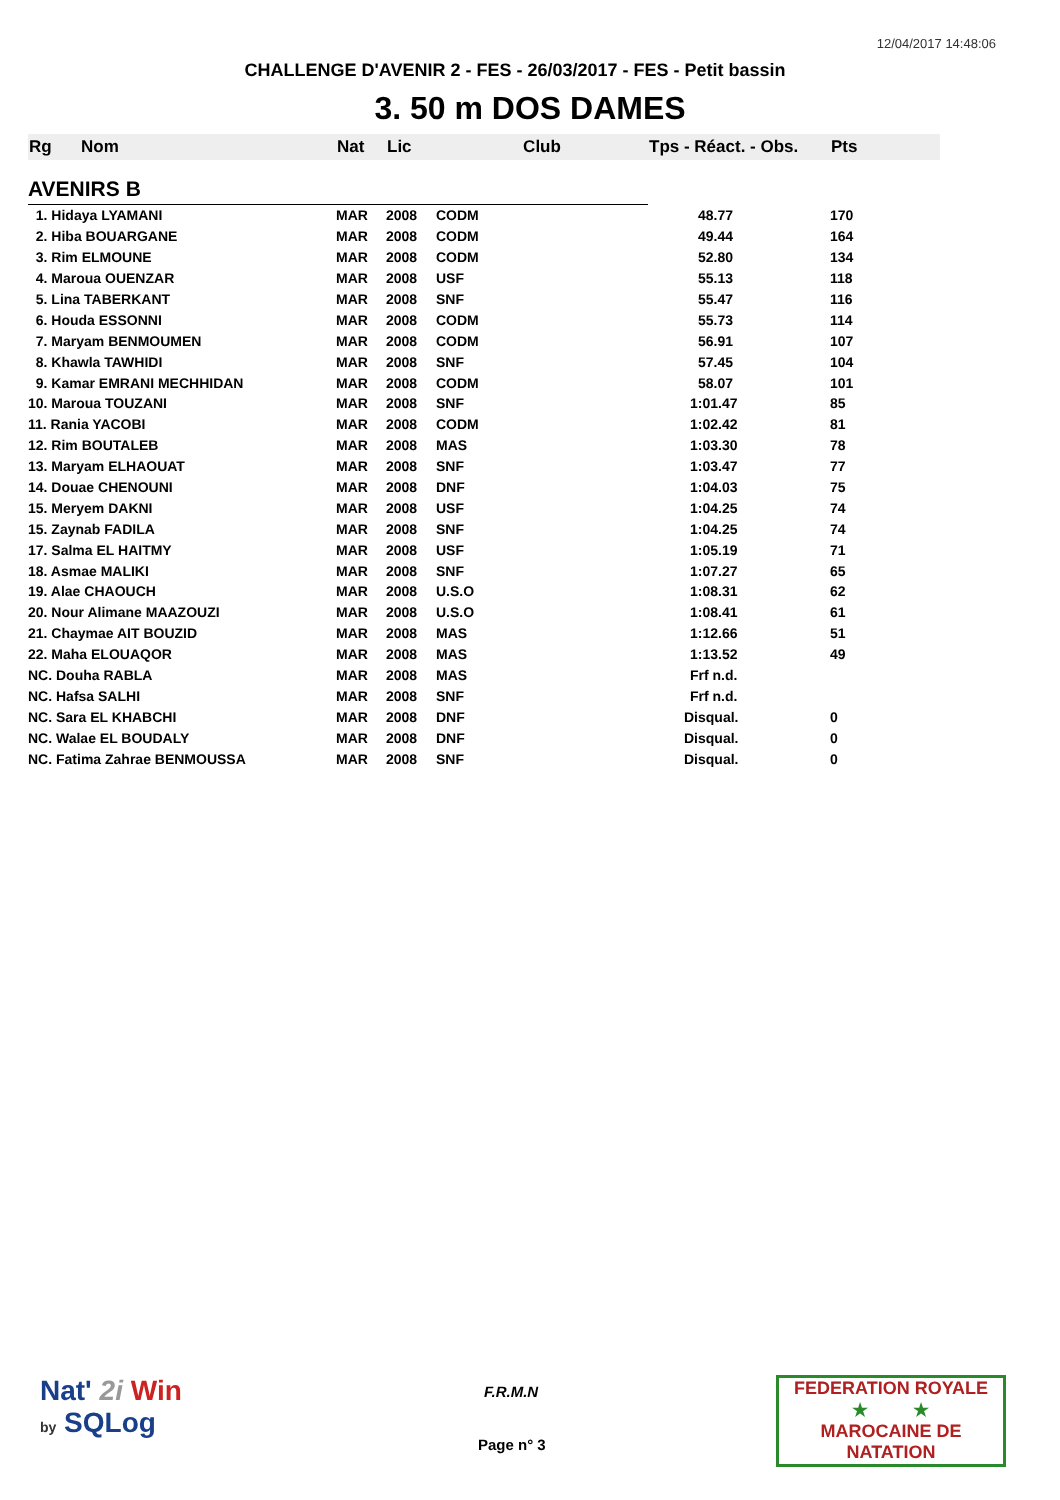12/04/2017 14:48:06
CHALLENGE D'AVENIR 2 - FES - 26/03/2017 - FES - Petit bassin
3. 50 m DOS DAMES
| Rg | Nom | Nat | Lic | Club | Tps - Réact. - Obs. | Pts |
| --- | --- | --- | --- | --- | --- | --- |
| AVENIRS B | | | | | | |
| 1. Hidaya LYAMANI | | MAR | 2008 | CODM | 48.77 | 170 |
| 2. Hiba BOUARGANE | | MAR | 2008 | CODM | 49.44 | 164 |
| 3. Rim ELMOUNE | | MAR | 2008 | CODM | 52.80 | 134 |
| 4. Maroua OUENZAR | | MAR | 2008 | USF | 55.13 | 118 |
| 5. Lina TABERKANT | | MAR | 2008 | SNF | 55.47 | 116 |
| 6. Houda ESSONNI | | MAR | 2008 | CODM | 55.73 | 114 |
| 7. Maryam BENMOUMEN | | MAR | 2008 | CODM | 56.91 | 107 |
| 8. Khawla TAWHIDI | | MAR | 2008 | SNF | 57.45 | 104 |
| 9. Kamar EMRANI MECHHIDAN | | MAR | 2008 | CODM | 58.07 | 101 |
| 10. Maroua TOUZANI | | MAR | 2008 | SNF | 1:01.47 | 85 |
| 11. Rania YACOBI | | MAR | 2008 | CODM | 1:02.42 | 81 |
| 12. Rim BOUTALEB | | MAR | 2008 | MAS | 1:03.30 | 78 |
| 13. Maryam ELHAOUAT | | MAR | 2008 | SNF | 1:03.47 | 77 |
| 14. Douae CHENOUNI | | MAR | 2008 | DNF | 1:04.03 | 75 |
| 15. Meryem DAKNI | | MAR | 2008 | USF | 1:04.25 | 74 |
| 15. Zaynab FADILA | | MAR | 2008 | SNF | 1:04.25 | 74 |
| 17. Salma EL HAITMY | | MAR | 2008 | USF | 1:05.19 | 71 |
| 18. Asmae MALIKI | | MAR | 2008 | SNF | 1:07.27 | 65 |
| 19. Alae CHAOUCH | | MAR | 2008 | U.S.O | 1:08.31 | 62 |
| 20. Nour Alimane MAAZOUZI | | MAR | 2008 | U.S.O | 1:08.41 | 61 |
| 21. Chaymae AIT BOUZID | | MAR | 2008 | MAS | 1:12.66 | 51 |
| 22. Maha ELOUAQOR | | MAR | 2008 | MAS | 1:13.52 | 49 |
| NC. Douha RABLA | | MAR | 2008 | MAS | Frf n.d. | |
| NC. Hafsa SALHI | | MAR | 2008 | SNF | Frf n.d. | |
| NC. Sara EL KHABCHI | | MAR | 2008 | DNF | Disqual. | 0 |
| NC. Walae EL BOUDALY | | MAR | 2008 | DNF | Disqual. | 0 |
| NC. Fatima Zahrae BENMOUSSA | | MAR | 2008 | SNF | Disqual. | 0 |
Nat' 2i Win
by SQLog
F.R.M.N
Page n° 3
FEDERATION ROYALE
★ ★
MAROCAINE DE NATATION